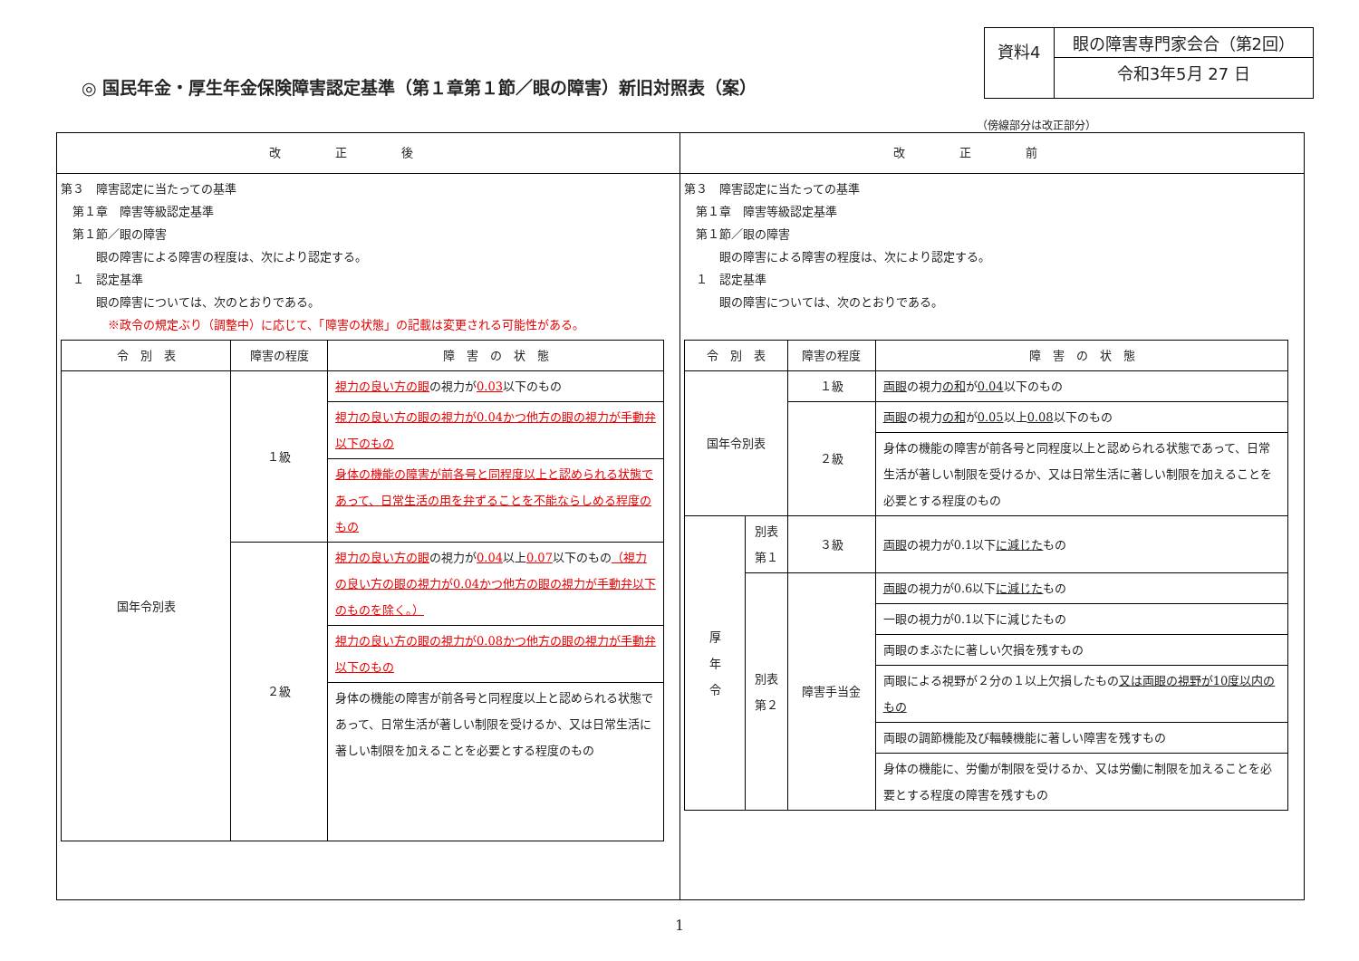◎ 国民年金・厚生年金保険障害認定基準（第１章第１節／眼の障害）新旧対照表（案）
資料4
眼の障害専門家会合（第2回）
令和3年5月 27 日
（傍線部分は改正部分）
改正後
第３　障害認定に当たっての基準
　第１章　障害等級認定基準
　第１節／眼の障害
　　　眼の障害による障害の程度は、次により認定する。
　１　認定基準
　　　眼の障害については、次のとおりである。
　　　　※政令の規定ぶり（調整中）に応じて、「障害の状態」の記載は変更される可能性がある。
| 令 別 表 | 障害の程度 | 障 害 の 状 態 |
| --- | --- | --- |
| 国年令別表 | １級 | 視力の良い方の眼 の視力が 0.03 以下のもの |
| | | 視力の良い方の眼の視力が0.04かつ他方の眼の視力が手動弁以下のもの |
| | | 身体の機能の障害が前各号と同程度以上と認められる状態であって、日常生活の用を弁ずることを不能ならしめる程度のもの |
| | ２級 | 視力の良い方の眼 の視力が 0.04 以上 0.07 以下のもの （視力の良い方の眼の視力が0.04かつ他方の眼の視力が手動弁以下のものを除く。） |
| | | 視力の良い方の眼の視力が0.08かつ他方の眼の視力が手動弁以下のもの |
| | | 身体の機能の障害が前各号と同程度以上と認められる状態であって、日常生活が著しい制限を受けるか、又は日常生活に著しい制限を加えることを必要とする程度のもの |
改正前
第３　障害認定に当たっての基準
　第１章　障害等級認定基準
　第１節／眼の障害
　　　眼の障害による障害の程度は、次により認定する。
　１　認定基準
　　　眼の障害については、次のとおりである。
| 令 別 表 | | 障害の程度 | 障 害 の 状 態 |
| --- | --- | --- | --- |
| 国年令別表 | | １級 | 両眼 の視力 の和 が 0.04 以下のもの |
| | | ２級 | 両眼 の視力 の和 が 0.05 以上 0.08 以下のもの |
| | | | 身体の機能の障害が前各号と同程度以上と認められる状態であって、日常生活が著しい制限を受けるか、又は日常生活に著しい制限を加えることを必要とする程度のもの |
| 厚 年 令 | 別表第１ | ３級 | 両眼 の視力が0.1以下 に減じた もの |
| | 別表第２ | 障害手当金 | 両眼 の視力が0.6以下 に減じた もの |
| | | | 一眼の視力が0.1以下に減じたもの |
| | | | 両眼のまぶたに著しい欠損を残すもの |
| | | | 両眼による視野が２分の１以上欠損したもの 又は両眼の視野が10度以内のもの |
| | | | 両眼の調節機能及び輻輳機能に著しい障害を残すもの |
| | | | 身体の機能に、労働が制限を受けるか、又は労働に制限を加えることを必要とする程度の障害を残すもの |
1